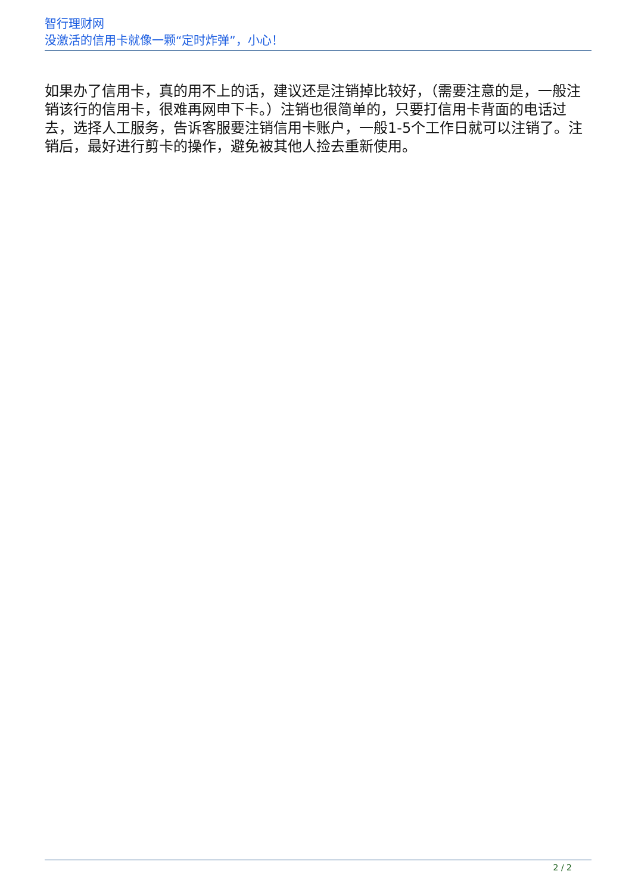智行理财网
没激活的信用卡就像一颗“定时炸弹”，小心！
如果办了信用卡，真的用不上的话，建议还是注销掉比较好，（需要注意的是，一般注销该行的信用卡，很难再网申下卡。）注销也很简单的，只要打信用卡背面的电话过去，选择人工服务，告诉客服要注销信用卡账户，一般1-5个工作日就可以注销了。注销后，最好进行剪卡的操作，避免被其他人捡去重新使用。
2 / 2